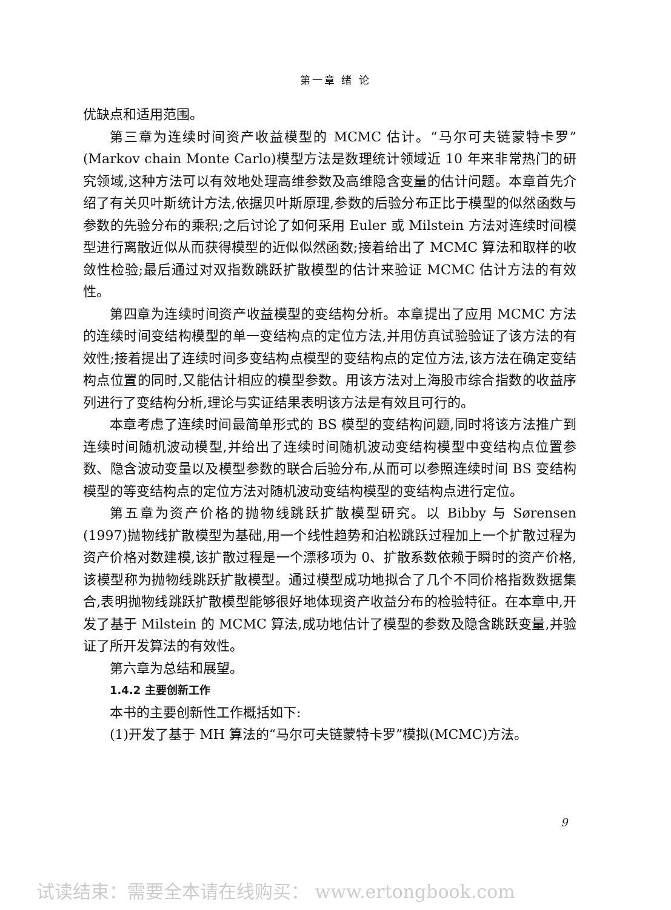第一章 绪 论
优缺点和适用范围。
第三章为连续时间资产收益模型的 MCMC 估计。“马尔可夫链蒙特卡罗”(Markov chain Monte Carlo)模型方法是数理统计领域近 10 年来非常热门的研究领域,这种方法可以有效地处理高维参数及高维隐含变量的估计问题。本章首先介绍了有关贝叶斯统计方法,依据贝叶斯原理,参数的后验分布正比于模型的似然函数与参数的先验分布的乘积;之后讨论了如何采用 Euler 或 Milstein 方法对连续时间模型进行离散近似从而获得模型的近似似然函数;接着给出了 MCMC 算法和取样的收敛性检验;最后通过对双指数跳跃扩散模型的估计来验证 MCMC 估计方法的有效性。
第四章为连续时间资产收益模型的变结构分析。本章提出了应用 MCMC 方法的连续时间变结构模型的单一变结构点的定位方法,并用仿真试验验证了该方法的有效性;接着提出了连续时间多变结构点模型的变结构点的定位方法,该方法在确定变结构点位置的同时,又能估计相应的模型参数。用该方法对上海股市综合指数的收益序列进行了变结构分析,理论与实证结果表明该方法是有效且可行的。
本章考虑了连续时间最简单形式的 BS 模型的变结构问题,同时将该方法推广到连续时间随机波动模型,并给出了连续时间随机波动变结构模型中变结构点位置参数、隐含波动变量以及模型参数的联合后验分布,从而可以参照连续时间 BS 变结构模型的等变结构点的定位方法对随机波动变结构模型的变结构点进行定位。
第五章为资产价格的抛物线跳跃扩散模型研究。以 Bibby 与 Sørensen (1997)抛物线扩散模型为基础,用一个线性趋势和泊松跳跃过程加上一个扩散过程为资产价格对数建模,该扩散过程是一个漂移项为 0、扩散系数依赖于瞬时的资产价格,该模型称为抛物线跳跃扩散模型。通过模型成功地拟合了几个不同价格指数数据集合,表明抛物线跳跃扩散模型能够很好地体现资产收益分布的检验特征。在本章中,开发了基于 Milstein 的 MCMC 算法,成功地估计了模型的参数及隐含跳跃变量,并验证了所开发算法的有效性。
第六章为总结和展望。
1.4.2 主要创新工作
本书的主要创新性工作概括如下:
(1)开发了基于 MH 算法的“马尔可夫链蒙特卡罗”模拟(MCMC)方法。
9
试读结束：需要全本请在线购买： www.ertongbook.com